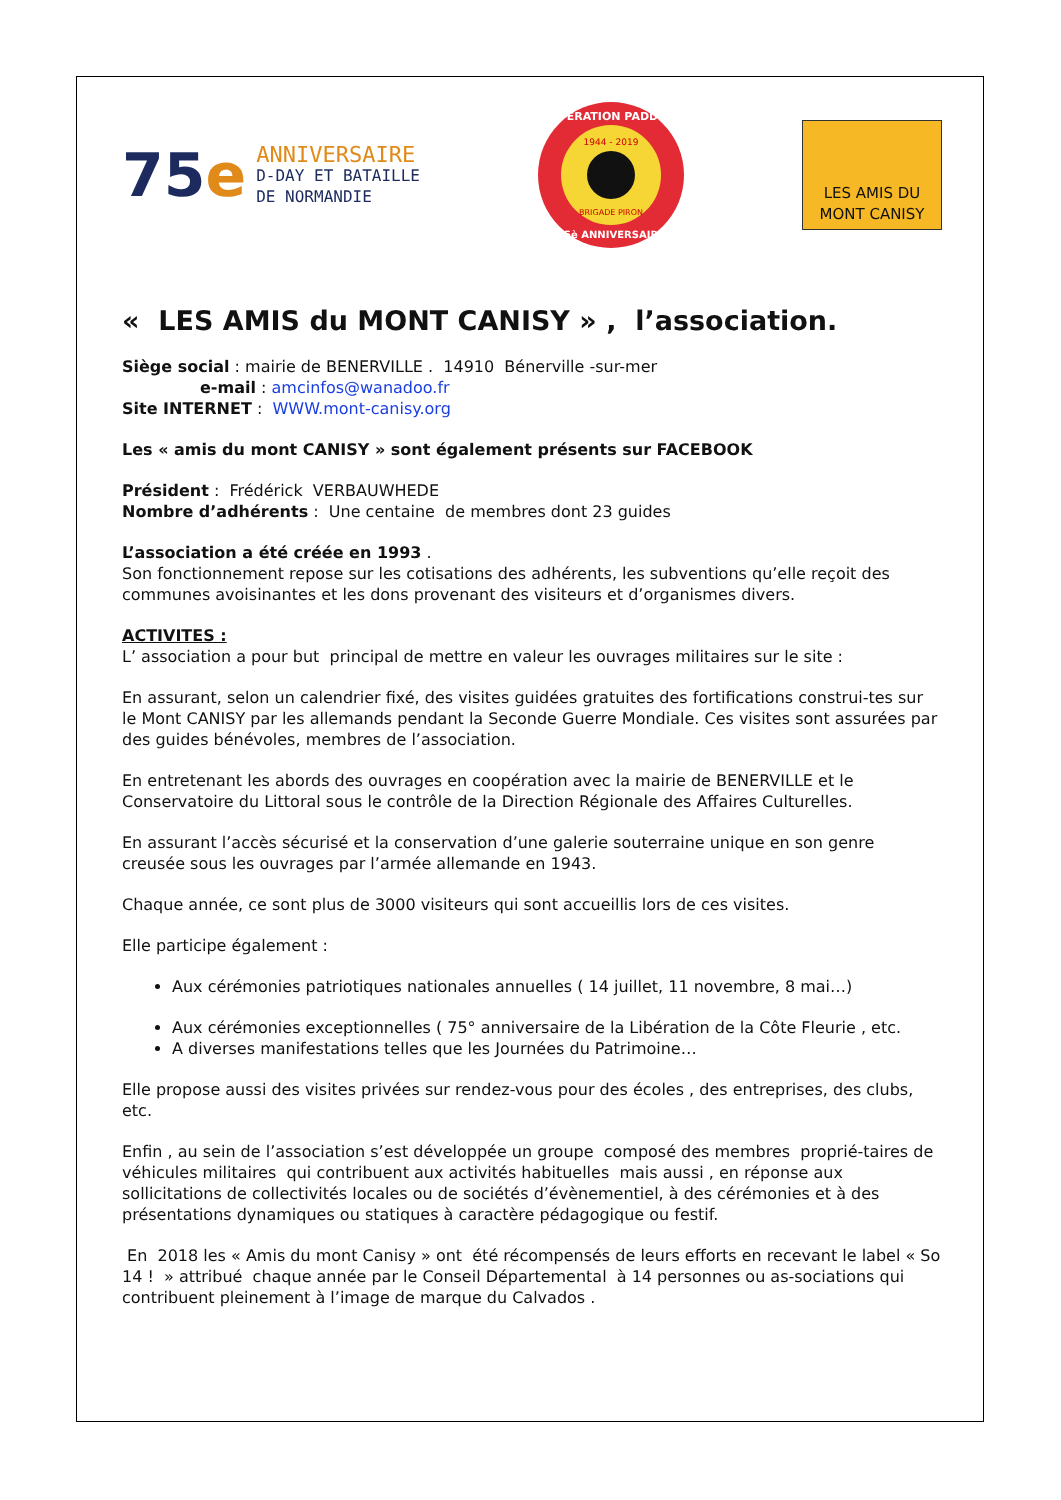75e
ANNIVERSAIRE
D-DAY ET BATAILLE
DE NORMANDIE
OPERATION PADDLE
1944 - 2019
BRIGADE PIRON
75è ANNIVERSAIRE
LES AMIS DU
MONT CANISY
« LES AMIS du MONT CANISY » , l’association.
Siège social : mairie de BENERVILLE . 14910 Bénerville -sur-mer
e-mail : amcinfos@wanadoo.fr
Site INTERNET : WWW.mont-canisy.org
Les « amis du mont CANISY » sont également présents sur FACEBOOK
Président : Frédérick VERBAUWHEDE
Nombre d’adhérents : Une centaine de membres dont 23 guides
L’association a été créée en 1993 .
Son fonctionnement repose sur les cotisations des adhérents, les subventions qu’elle reçoit des communes avoisinantes et les dons provenant des visiteurs et d’organismes divers.
ACTIVITES :
L’ association a pour but principal de mettre en valeur les ouvrages militaires sur le site :
En assurant, selon un calendrier fixé, des visites guidées gratuites des fortifications construi-tes sur le Mont CANISY par les allemands pendant la Seconde Guerre Mondiale. Ces visites sont assurées par des guides bénévoles, membres de l’association.
En entretenant les abords des ouvrages en coopération avec la mairie de BENERVILLE et le Conservatoire du Littoral sous le contrôle de la Direction Régionale des Affaires Culturelles.
En assurant l’accès sécurisé et la conservation d’une galerie souterraine unique en son genre creusée sous les ouvrages par l’armée allemande en 1943.
Chaque année, ce sont plus de 3000 visiteurs qui sont accueillis lors de ces visites.
Elle participe également :
Aux cérémonies patriotiques nationales annuelles ( 14 juillet, 11 novembre, 8 mai…)
Aux cérémonies exceptionnelles ( 75° anniversaire de la Libération de la Côte Fleurie , etc.
A diverses manifestations telles que les Journées du Patrimoine…
Elle propose aussi des visites privées sur rendez-vous pour des écoles , des entreprises, des clubs, etc.
Enfin , au sein de l’association s’est développée un groupe composé des membres proprié-taires de véhicules militaires qui contribuent aux activités habituelles mais aussi , en réponse aux sollicitations de collectivités locales ou de sociétés d’évènementiel, à des cérémonies et à des présentations dynamiques ou statiques à caractère pédagogique ou festif.
En 2018 les « Amis du mont Canisy » ont été récompensés de leurs efforts en recevant le label « So 14 ! » attribué chaque année par le Conseil Départemental à 14 personnes ou as-sociations qui contribuent pleinement à l’image de marque du Calvados .